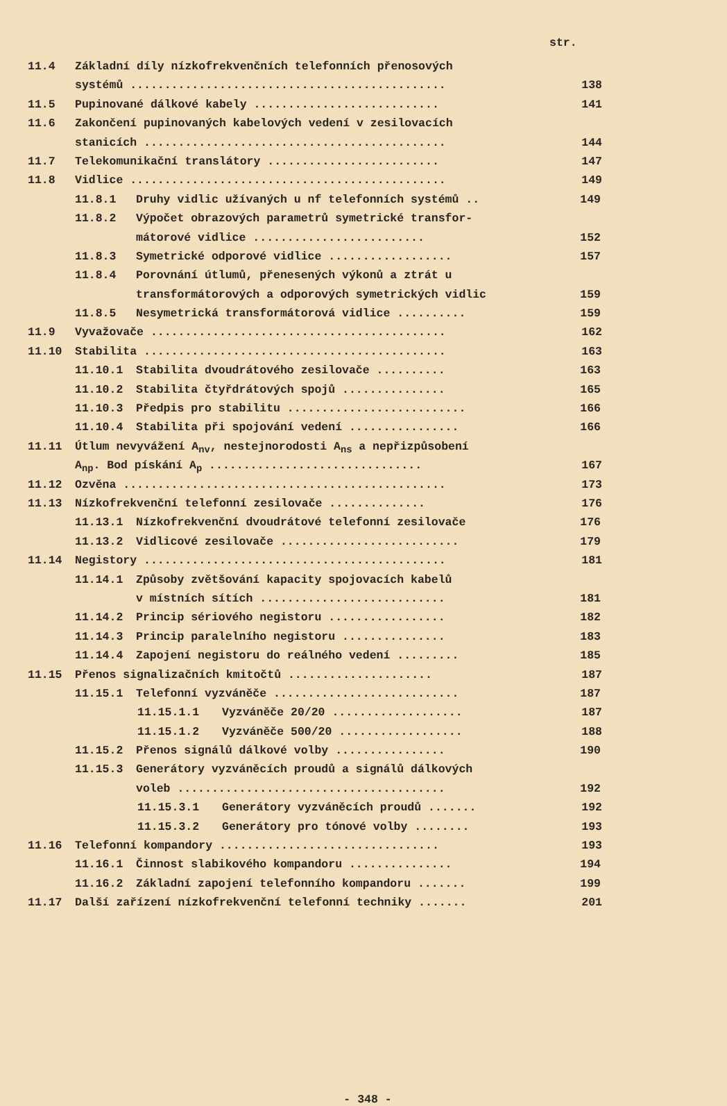str.
11.4 Základní díly nízkofrekvenčních telefonních přenosových
systémů .............................................. 138
11.5 Pupinované dálkové kabely ........................... 141
11.6 Zakončení pupinovaných kabelových vedení v zesilovacích
stanicích ............................................ 144
11.7 Telekomunikační translátory ......................... 147
11.8 Vidlice .............................................. 149
11.8.1 Druhy vidlic užívaných u nf telefonních systémů .. 149
11.8.2 Výpočet obrazových parametrů symetrické transfor-
mátorové vidlice ......................... 152
11.8.3 Symetrické odporové vidlice .................. 157
11.8.4 Porovnání útlumů, přenesených výkonů a ztrát u
transformátorových a odporových symetrických vidlic 159
11.8.5 Nesymetrická transformátorová vidlice .......... 159
11.9 Vyvažovače ........................................... 162
11.10 Stabilita ............................................ 163
11.10.1 Stabilita dvoudrátového zesilovače .......... 163
11.10.2 Stabilita čtyřdrátových spojů ............... 165
11.10.3 Předpis pro stabilitu .......................... 166
11.10.4 Stabilita při spojování vedení ................ 166
11.11 Útlum nevyvážení A<sub>nv</sub>, nestejnorodosti A<sub>ns</sub> a nepřizpůsobení
A<sub>np</sub>. Bod pískání A<sub>p</sub> ............................... 167
11.12 Ozvěna ............................................... 173
11.13 Nízkofrekvenční telefonní zesilovače .............. 176
11.13.1 Nízkofrekvenční dvoudrátové telefonní zesilovače 176
11.13.2 Vidlicové zesilovače .......................... 179
11.14 Negistory ............................................ 181
11.14.1 Způsoby zvětšování kapacity spojovacích kabelů
v místních sítích ........................... 181
11.14.2 Princip sériového negistoru ................. 182
11.14.3 Princip paralelního negistoru ............... 183
11.14.4 Zapojení negistoru do reálného vedení ......... 185
11.15 Přenos signalizačních kmitočtů ..................... 187
11.15.1 Telefonní vyzváněče ........................... 187
11.15.1.1 Vyzváněče 20/20 ................... 187
11.15.1.2 Vyzváněče 500/20 .................. 188
11.15.2 Přenos signálů dálkové volby ................ 190
11.15.3 Generátory vyzváněcích proudů a signálů dálkových
voleb ....................................... 192
11.15.3.1 Generátory vyzváněcích proudů ....... 192
11.15.3.2 Generátory pro tónové volby ........ 193
11.16 Telefonní kompandory ................................ 193
11.16.1 Činnost slabikového kompandoru ............... 194
11.16.2 Základní zapojení telefonního kompandoru ....... 199
11.17 Další zařízení nízkofrekvenční telefonní techniky ....... 201
- 348 -